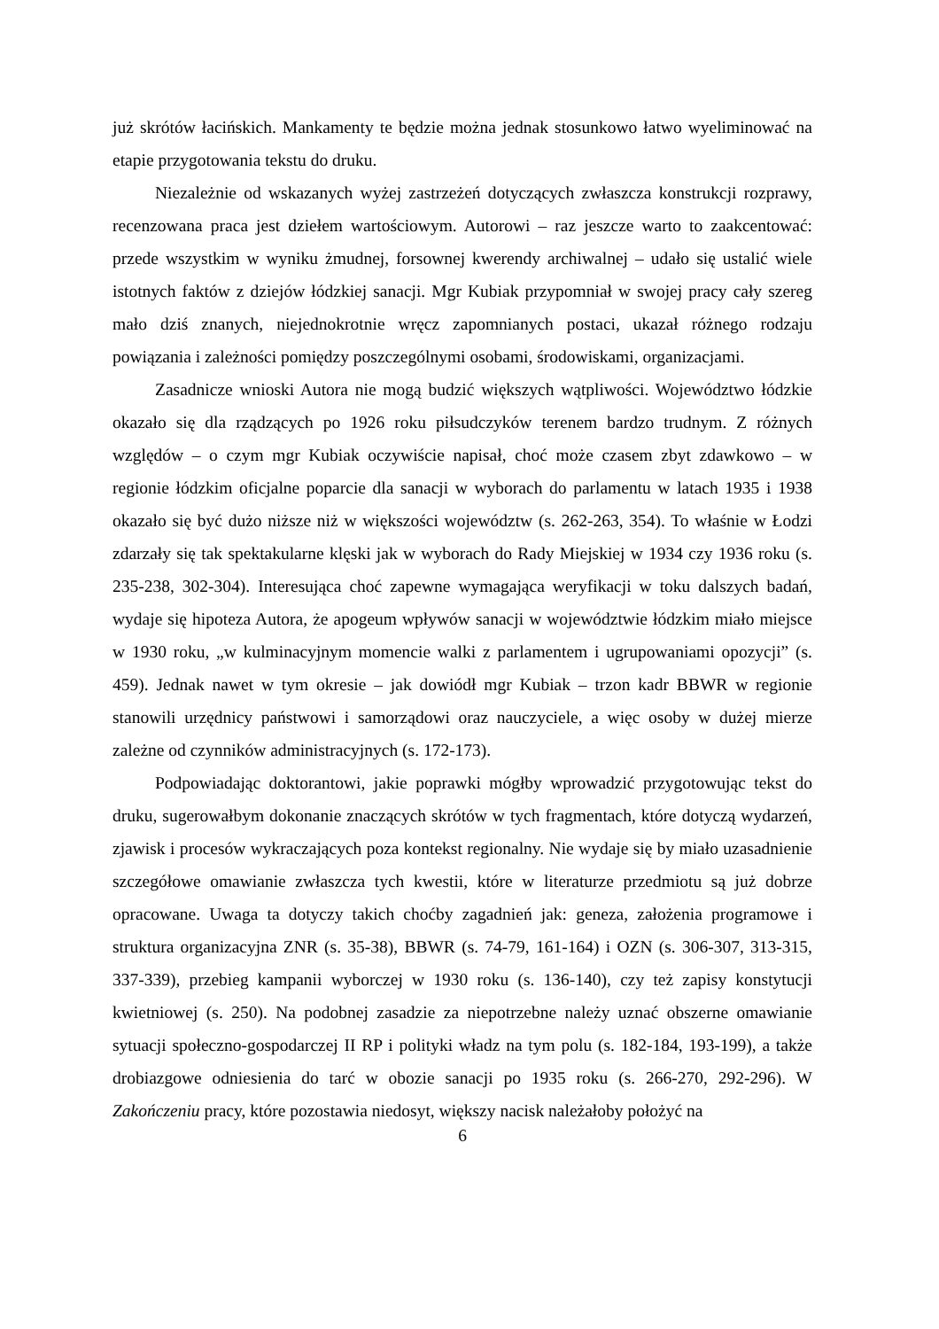już skrótów łacińskich. Mankamenty te będzie można jednak stosunkowo łatwo wyeliminować na etapie przygotowania tekstu do druku.
Niezależnie od wskazanych wyżej zastrzeżeń dotyczących zwłaszcza konstrukcji rozprawy, recenzowana praca jest dziełem wartościowym. Autorowi – raz jeszcze warto to zaakcentować: przede wszystkim w wyniku żmudnej, forsownej kwerendy archiwalnej – udało się ustalić wiele istotnych faktów z dziejów łódzkiej sanacji. Mgr Kubiak przypomniał w swojej pracy cały szereg mało dziś znanych, niejednokrotnie wręcz zapomnianych postaci, ukazał różnego rodzaju powiązania i zależności pomiędzy poszczególnymi osobami, środowiskami, organizacjami.
Zasadnicze wnioski Autora nie mogą budzić większych wątpliwości. Województwo łódzkie okazało się dla rządzących po 1926 roku piłsudczyków terenem bardzo trudnym. Z różnych względów – o czym mgr Kubiak oczywiście napisał, choć może czasem zbyt zdawkowo – w regionie łódzkim oficjalne poparcie dla sanacji w wyborach do parlamentu w latach 1935 i 1938 okazało się być dużo niższe niż w większości województw (s. 262-263, 354). To właśnie w Łodzi zdarzały się tak spektakularne klęski jak w wyborach do Rady Miejskiej w 1934 czy 1936 roku (s. 235-238, 302-304). Interesująca choć zapewne wymagająca weryfikacji w toku dalszych badań, wydaje się hipoteza Autora, że apogeum wpływów sanacji w województwie łódzkim miało miejsce w 1930 roku, „w kulminacyjnym momencie walki z parlamentem i ugrupowaniami opozycji” (s. 459). Jednak nawet w tym okresie – jak dowiódł mgr Kubiak – trzon kadr BBWR w regionie stanowili urzędnicy państwowi i samorządowi oraz nauczyciele, a więc osoby w dużej mierze zależne od czynników administracyjnych (s. 172-173).
Podpowiadając doktorantowi, jakie poprawki mógłby wprowadzić przygotowując tekst do druku, sugerowałbym dokonanie znaczących skrótów w tych fragmentach, które dotyczą wydarzeń, zjawisk i procesów wykraczających poza kontekst regionalny. Nie wydaje się by miało uzasadnienie szczegółowe omawianie zwłaszcza tych kwestii, które w literaturze przedmiotu są już dobrze opracowane. Uwaga ta dotyczy takich choćby zagadnień jak: geneza, założenia programowe i struktura organizacyjna ZNR (s. 35-38), BBWR (s. 74-79, 161-164) i OZN (s. 306-307, 313-315, 337-339), przebieg kampanii wyborczej w 1930 roku (s. 136-140), czy też zapisy konstytucji kwietniowej (s. 250). Na podobnej zasadzie za niepotrzebne należy uznać obszerne omawianie sytuacji społeczno-gospodarczej II RP i polityki władz na tym polu (s. 182-184, 193-199), a także drobiazgowe odniesienia do tarć w obozie sanacji po 1935 roku (s. 266-270, 292-296). W Zakończeniu pracy, które pozostawia niedosyt, większy nacisk należałoby położyć na
6